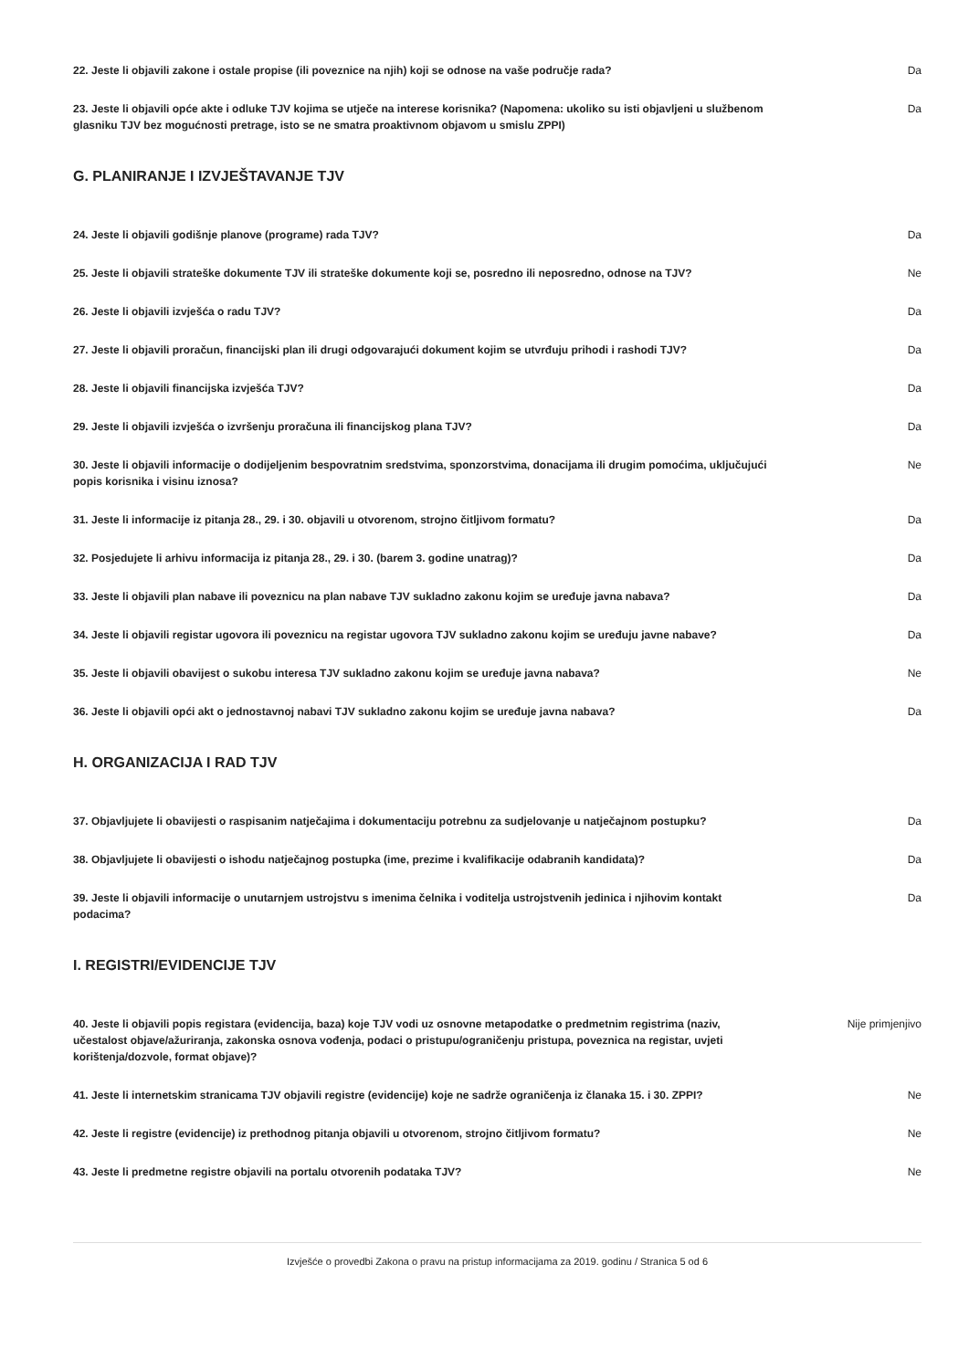| 22. Jeste li objavili zakone i ostale propise (ili poveznice na njih) koji se odnose na vaše područje rada? | Da |
| 23. Jeste li objavili opće akte i odluke TJV kojima se utječe na interese korisnika? (Napomena: ukoliko su isti objavljeni u službenom glasniku TJV bez mogućnosti pretrage, isto se ne smatra proaktivnom objavom u smislu ZPPI) | Da |
G. PLANIRANJE I IZVJEŠTAVANJE TJV
| 24. Jeste li objavili godišnje planove (programe) rada TJV? | Da |
| 25. Jeste li objavili strateške dokumente TJV ili strateške dokumente koji se, posredno ili neposredno, odnose na TJV? | Ne |
| 26. Jeste li objavili izvješća o radu TJV? | Da |
| 27. Jeste li objavili proračun, financijski plan ili drugi odgovarajući dokument kojim se utvrđuju prihodi i rashodi TJV? | Da |
| 28. Jeste li objavili financijska izvješća TJV? | Da |
| 29. Jeste li objavili izvješća o izvršenju proračuna ili financijskog plana TJV? | Da |
| 30. Jeste li objavili informacije o dodijeljenim bespovratnim sredstvima, sponzorstvima, donacijama ili drugim pomoćima, uključujući popis korisnika i visinu iznosa? | Ne |
| 31. Jeste li informacije iz pitanja 28., 29. i 30. objavili u otvorenom, strojno čitljivom formatu? | Da |
| 32. Posjedujete li arhivu informacija iz pitanja 28., 29. i 30. (barem 3. godine unatrag)? | Da |
| 33. Jeste li objavili plan nabave ili poveznicu na plan nabave TJV sukladno zakonu kojim se uređuje javna nabava? | Da |
| 34. Jeste li objavili registar ugovora ili poveznicu na registar ugovora TJV sukladno zakonu kojim se uređuju javne nabave? | Da |
| 35. Jeste li objavili obavijest o sukobu interesa TJV sukladno zakonu kojim se uređuje javna nabava? | Ne |
| 36. Jeste li objavili opći akt o jednostavnoj nabavi TJV sukladno zakonu kojim se uređuje javna nabava? | Da |
H. ORGANIZACIJA I RAD TJV
| 37. Objavljujete li obavijesti o raspisanim natječajima i dokumentaciju potrebnu za sudjelovanje u natječajnom postupku? | Da |
| 38. Objavljujete li obavijesti o ishodu natječajnog postupka (ime, prezime i kvalifikacije odabranih kandidata)? | Da |
| 39. Jeste li objavili informacije o unutarnjem ustrojstvu s imenima čelnika i voditelja ustrojstvenih jedinica i njihovim kontakt podacima? | Da |
I. REGISTRI/EVIDENCIJE TJV
| 40. Jeste li objavili popis registara (evidencija, baza) koje TJV vodi uz osnovne metapodatke o predmetnim registrima (naziv, učestalost objave/ažuriranja, zakonska osnova vođenja, podaci o pristupu/ograničenju pristupa, poveznica na registar, uvjeti korištenja/dozvole, format objave)? | Nije primjenjivo |
| 41. Jeste li internetskim stranicama TJV objavili registre (evidencije) koje ne sadrže ograničenja iz članaka 15. i 30. ZPPI? | Ne |
| 42. Jeste li registre (evidencije) iz prethodnog pitanja objavili u otvorenom, strojno čitljivom formatu? | Ne |
| 43. Jeste li predmetne registre objavili na portalu otvorenih podataka TJV? | Ne |
Izvješće o provedbi Zakona o pravu na pristup informacijama za 2019. godinu / Stranica 5 od 6